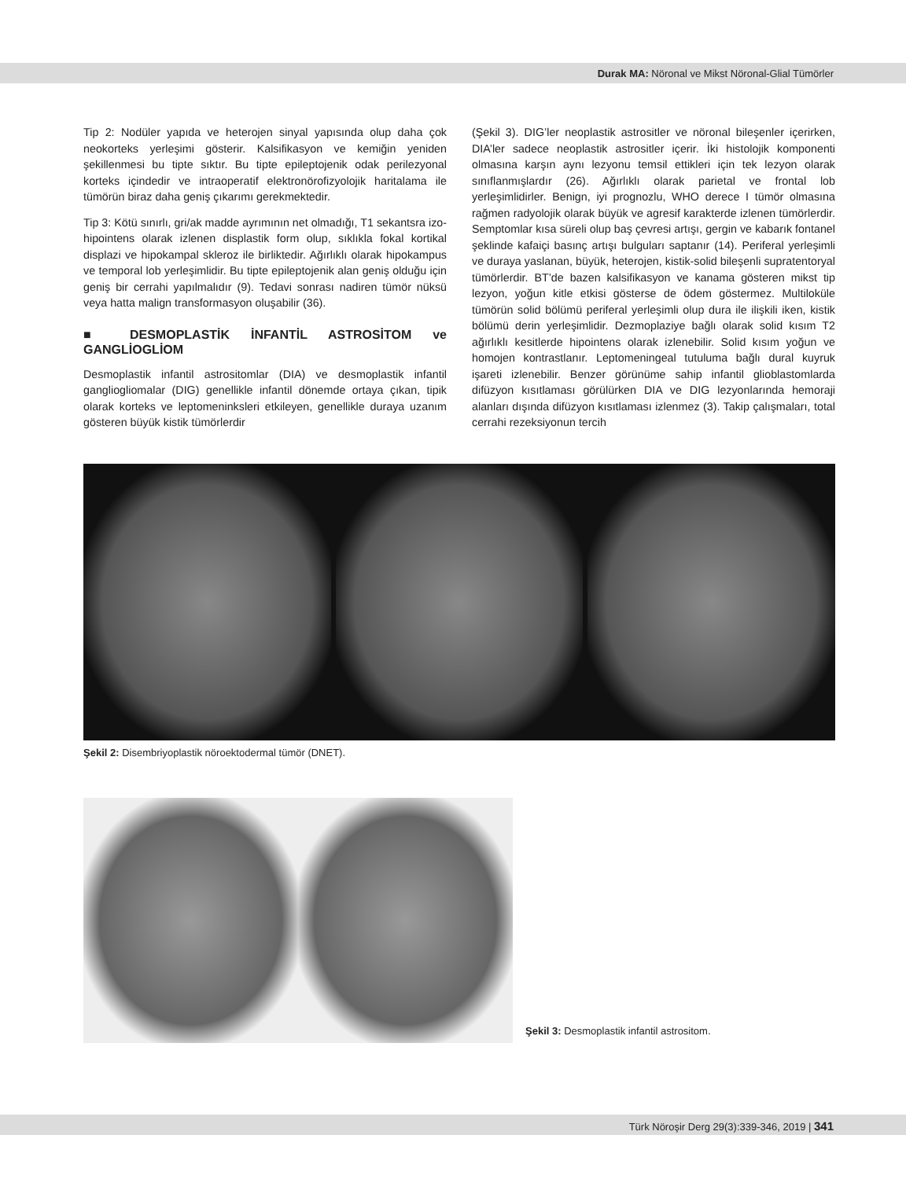Durak MA: Nöronal ve Mikst Nöronal-Glial Tümörler
Tip 2: Nodüler yapıda ve heterojen sinyal yapısında olup daha çok neokorteks yerleşimi gösterir. Kalsifikasyon ve kemiğin yeniden şekillenmesi bu tipte sıktır. Bu tipte epileptojenik odak perilezyonal korteks içindedir ve intraoperatif elektronörofizyolojik haritalama ile tümörün biraz daha geniş çıkarımı gerekmektedir.
Tip 3: Kötü sınırlı, gri/ak madde ayrımının net olmadığı, T1 sekantsra izo-hipointens olarak izlenen displastik form olup, sıklıkla fokal kortikal displazi ve hipokampal skleroz ile birliktedir. Ağırlıklı olarak hipokampus ve temporal lob yerleşimlidir. Bu tipte epileptojenik alan geniş olduğu için geniş bir cerrahi yapılmalıdır (9). Tedavi sonrası nadiren tümör nüksü veya hatta malign transformasyon oluşabilir (36).
■ DESMOPLASTİK İNFANTİL ASTROSİTOM ve GANGLİOGLİOM
Desmoplastik infantil astrositomlar (DIA) ve desmoplastik infantil gangliogliomalar (DIG) genellikle infantil dönemde ortaya çıkan, tipik olarak korteks ve leptomeninksleri etkileyen, genellikle duraya uzanım gösteren büyük kistik tümörlerdir
(Şekil 3). DIG’ler neoplastik astrositler ve nöronal bileşenler içerirken, DIA’ler sadece neoplastik astrositler içerir. İki histolojik komponenti olmasına karşın aynı lezyonu temsil ettikleri için tek lezyon olarak sınıflanmışlardır (26). Ağırlıklı olarak parietal ve frontal lob yerleşimlidirler. Benign, iyi prognozlu, WHO derece I tümör olmasına rağmen radyolojik olarak büyük ve agresif karakterde izlenen tümörlerdir. Semptomlar kısa süreli olup baş çevresi artışı, gergin ve kabarık fontanel şeklinde kafaiçi basınç artışı bulguları saptanır (14). Periferal yerleşimli ve duraya yaslanan, büyük, heterojen, kistik-solid bileşenli supratentoryal tümörlerdir. BT’de bazen kalsifikasyon ve kanama gösteren mikst tip lezyon, yoğun kitle etkisi gösterse de ödem göstermez. Multiloküle tümörün solid bölümü periferal yerleşimli olup dura ile ilişkili iken, kistik bölümü derin yerleşimlidir. Dezmoplaziye bağlı olarak solid kısım T2 ağırlıklı kesitlerde hipointens olarak izlenebilir. Solid kısım yoğun ve homojen kontrastlanır. Leptomeningeal tutuluma bağlı dural kuyruk işareti izlenebilir. Benzer görünüme sahip infantil glioblastomlarda difüzyon kısıtlaması görülürken DIA ve DIG lezyonlarında hemoraji alanları dışında difüzyon kısıtlaması izlenmez (3). Takip çalışmaları, total cerrahi rezeksiyonun tercih
Şekil 2: Disembriyoplastik nöroektodermal tümör (DNET).
Şekil 3: Desmoplastik infantil astrositom.
Türk Nöroşir Derg 29(3):339-346, 2019 | 341